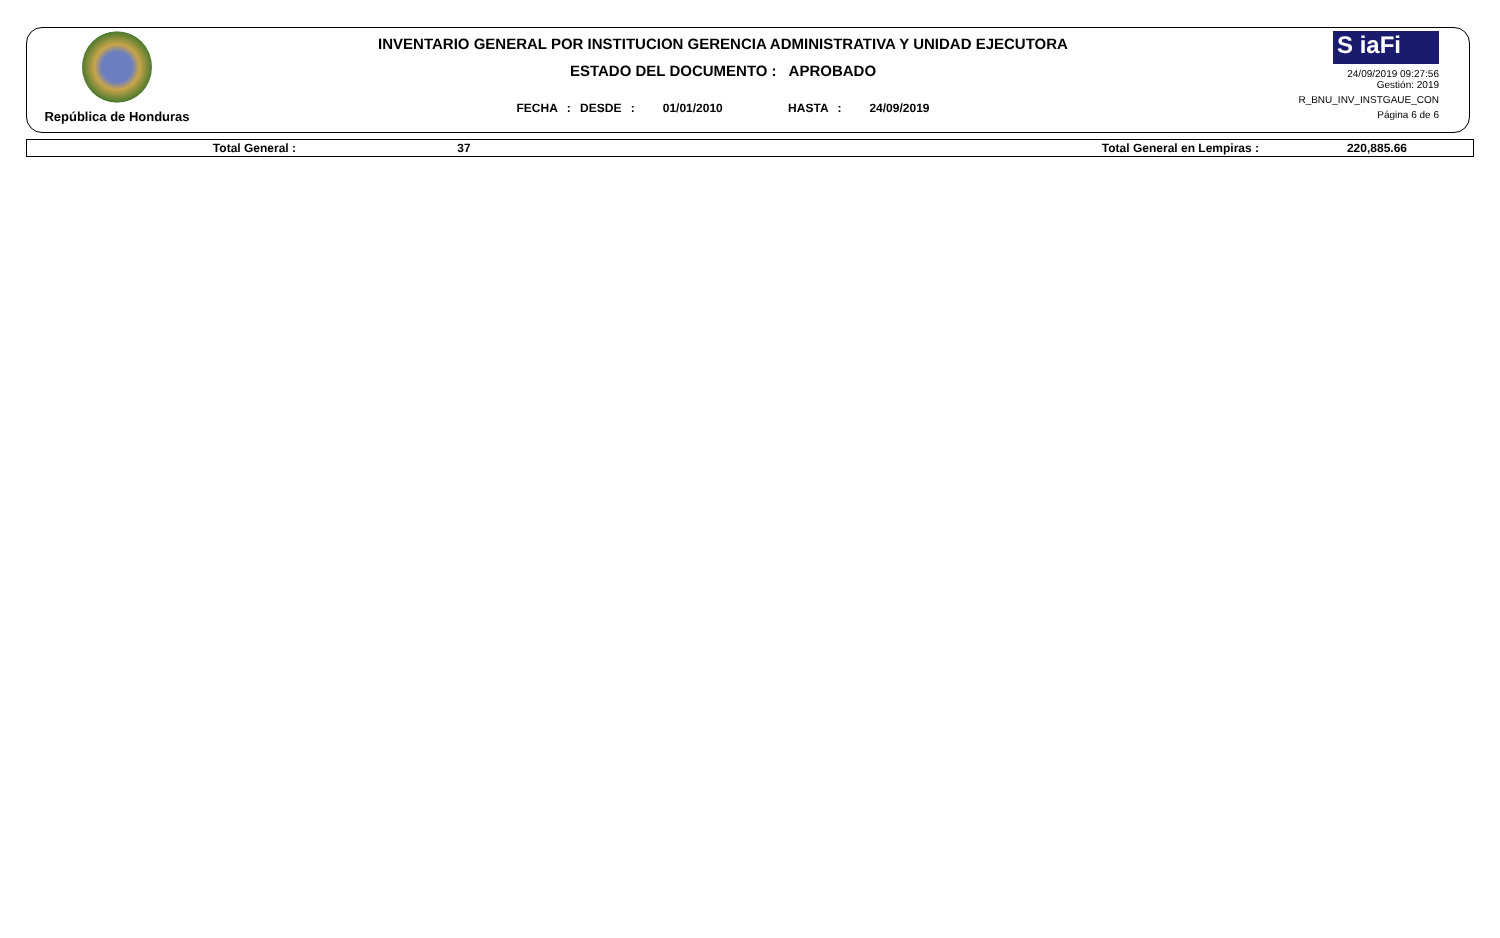República de Honduras
INVENTARIO GENERAL POR INSTITUCION GERENCIA ADMINISTRATIVA Y UNIDAD EJECUTORA
ESTADO DEL DOCUMENTO : APROBADO
FECHA : DESDE : 01/01/2010 HASTA : 24/09/2019
S iaFi
24/09/2019 09:27:56
Gestión: 2019
R_BNU_INV_INSTGAUE_CON
Página 6 de 6
| Total General : | 37 | Total General en Lempiras : | 220,885.66 |